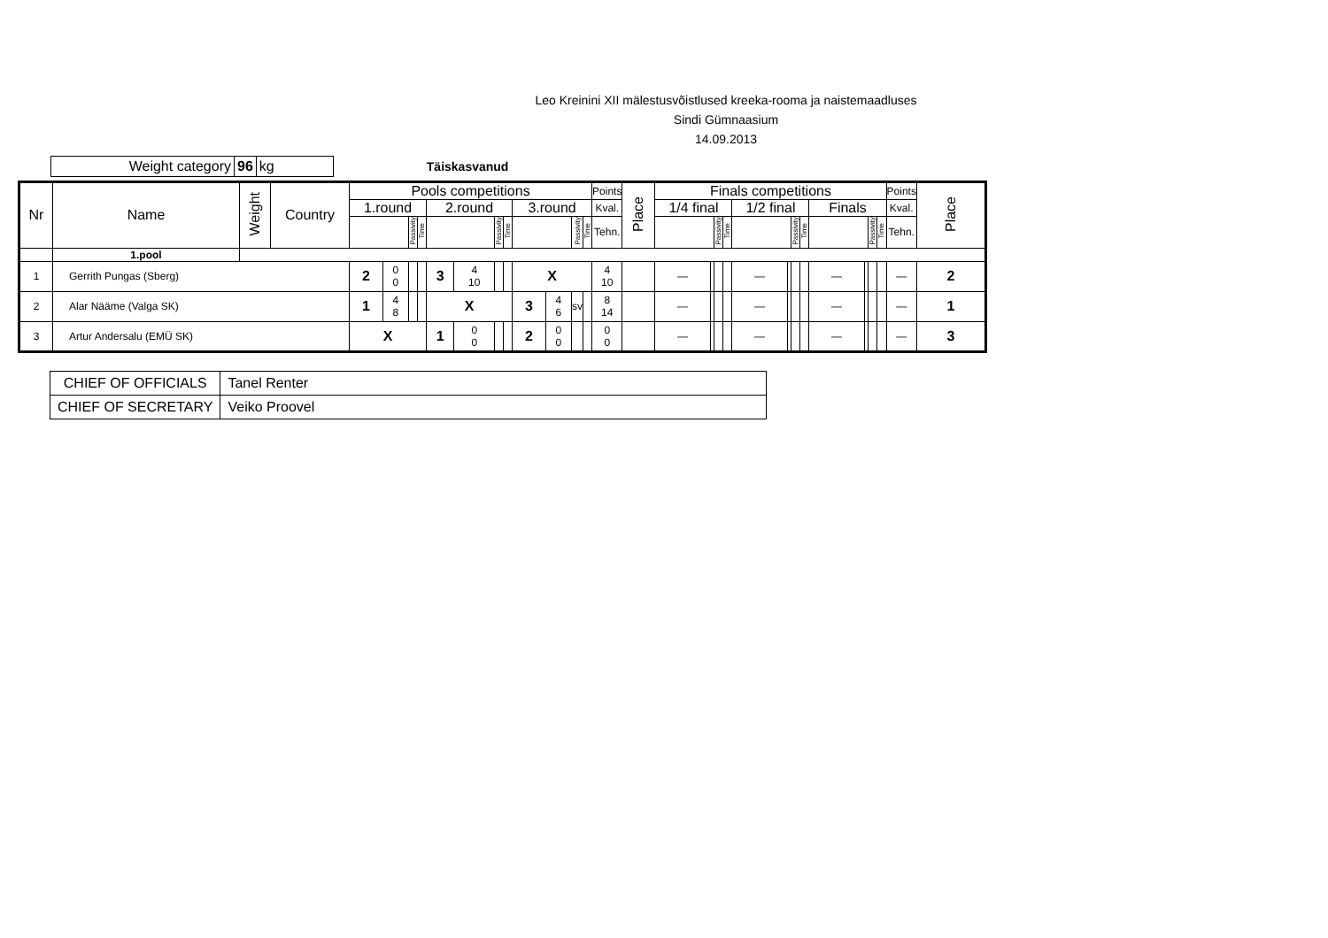Leo Kreinini XII mälestusvõistlused kreeka-rooma ja naistemaadluses
Sindi Gümnaasium
14.09.2013
| Weight category | 96 | kg |
Täiskasvanud
| Nr | Name | Weight | Country | Pools competitions | | | | | | | | | | | | Points | Place | Finals competitions | | | | | | | | | | | | Points | Place |
| --- | --- | --- | --- | --- | --- | --- | --- | --- | --- | --- | --- | --- | --- | --- | --- | --- | --- | --- | --- | --- | --- | --- | --- | --- | --- | --- | --- | --- | --- | --- | --- |
| | | | | 1.round | | | | 2.round | | | | 3.round | | | | Kval. | | 1/4 final | | | | 1/2 final | | | | Finals | | | | Kval. | |
| | | | | | | Passivity | Time | | | Passivity | Time | | | Passivity | Time | Tehn. | | | | Passivity | Time | | | Passivity | Time | | | Passivity | Time | Tehn. | |
| | 1.pool | | | | | | | | | | | | | | | | | | | | | | | | | | | | | | |
| 1 | Gerrith Pungas (Sberg) | | | 2 | 0 0 | | | 3 | 4 10 | | | X | | | | 4 10 | | — | | | | — | | | | — | | | | — | 2 |
| 2 | Alar Nääme (Valga SK) | | | 1 | 4 8 | | | X | | | | 3 | 4 6 | sv | | 8 14 | | — | | | | — | | | | — | | | | — | 1 |
| 3 | Artur Andersalu (EMÜ SK) | | | X | | | | 1 | 0 0 | | | 2 | 0 0 | | | 0 0 | | — | | | | — | | | | — | | | | — | 3 |
| CHIEF OF OFFICIALS | Tanel Renter |
| CHIEF OF SECRETARY | Veiko Proovel |